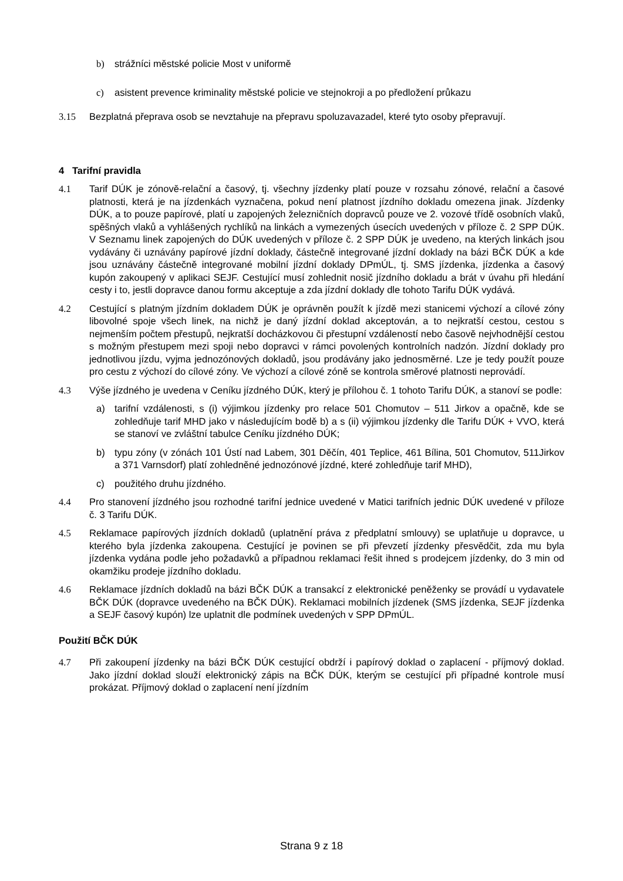b) strážníci městské policie Most v uniformě
c) asistent prevence kriminality městské policie ve stejnokroji a po předložení průkazu
3.15 Bezplatná přeprava osob se nevztahuje na přepravu spoluzavazadel, které tyto osoby přepravují.
4 Tarifní pravidla
4.1 Tarif DÚK je zónově-relační a časový, tj. všechny jízdenky platí pouze v rozsahu zónové, relační a časové platnosti, která je na jízdenkách vyznačena, pokud není platnost jízdního dokladu omezena jinak. Jízdenky DÚK, a to pouze papírové, platí u zapojených železničních dopravců pouze ve 2. vozové třídě osobních vlaků, spěšných vlaků a vyhlášených rychlíků na linkách a vymezených úsecích uvedených v příloze č. 2 SPP DÚK. V Seznamu linek zapojených do DÚK uvedených v příloze č. 2 SPP DÚK je uvedeno, na kterých linkách jsou vydávány či uznávány papírové jízdní doklady, částečně integrované jízdní doklady na bázi BČK DÚK a kde jsou uznávány částečně integrované mobilní jízdní doklady DPmÚL, tj. SMS jízdenka, jízdenka a časový kupón zakoupený v aplikaci SEJF. Cestující musí zohlednit nosič jízdního dokladu a brát v úvahu při hledání cesty i to, jestli dopravce danou formu akceptuje a zda jízdní doklady dle tohoto Tarifu DÚK vydává.
4.2 Cestující s platným jízdním dokladem DÚK je oprávněn použít k jízdě mezi stanicemi výchozí a cílové zóny libovolné spoje všech linek, na nichž je daný jízdní doklad akceptován, a to nejkratší cestou, cestou s nejmenším počtem přestupů, nejkratší docházkovou či přestupní vzdáleností nebo časově nejvhodnější cestou s možným přestupem mezi spoji nebo dopravci v rámci povolených kontrolních nadzón. Jízdní doklady pro jednotlivou jízdu, vyjma jednozónových dokladů, jsou prodávány jako jednosměrné. Lze je tedy použít pouze pro cestu z výchozí do cílové zóny. Ve výchozí a cílové zóně se kontrola směrové platnosti neprovádí.
4.3 Výše jízdného je uvedena v Ceníku jízdného DÚK, který je přílohou č. 1 tohoto Tarifu DÚK, a stanoví se podle:
a) tarifní vzdálenosti, s (i) výjimkou jízdenky pro relace 501 Chomutov – 511 Jirkov a opačně, kde se zohledňuje tarif MHD jako v následujícím bodě b) a s (ii) výjimkou jízdenky dle Tarifu DÚK + VVO, která se stanoví ve zvláštní tabulce Ceníku jízdného DÚK;
b) typu zóny (v zónách 101 Ústí nad Labem, 301 Děčín, 401 Teplice, 461 Bílina, 501 Chomutov, 511Jirkov a 371 Varnsdorf) platí zohledněné jednozónové jízdné, které zohledňuje tarif MHD),
c) použitého druhu jízdného.
4.4 Pro stanovení jízdného jsou rozhodné tarifní jednice uvedené v Matici tarifních jednic DÚK uvedené v příloze č. 3 Tarifu DÚK.
4.5 Reklamace papírových jízdních dokladů (uplatnění práva z předplatní smlouvy) se uplatňuje u dopravce, u kterého byla jízdenka zakoupena. Cestující je povinen se při převzetí jízdenky přesvědčit, zda mu byla jízdenka vydána podle jeho požadavků a případnou reklamaci řešit ihned s prodejcem jízdenky, do 3 min od okamžiku prodeje jízdního dokladu.
4.6 Reklamace jízdních dokladů na bázi BČK DÚK a transakcí z elektronické peněženky se provádí u vydavatele BČK DÚK (dopravce uvedeného na BČK DÚK). Reklamaci mobilních jízdenek (SMS jízdenka, SEJF jízdenka a SEJF časový kupón) lze uplatnit dle podmínek uvedených v SPP DPmÚL.
Použití BČK DÚK
4.7 Při zakoupení jízdenky na bázi BČK DÚK cestující obdrží i papírový doklad o zaplacení - příjmový doklad. Jako jízdní doklad slouží elektronický zápis na BČK DÚK, kterým se cestující při případné kontrole musí prokázat. Příjmový doklad o zaplacení není jízdním
Strana 9 z 18